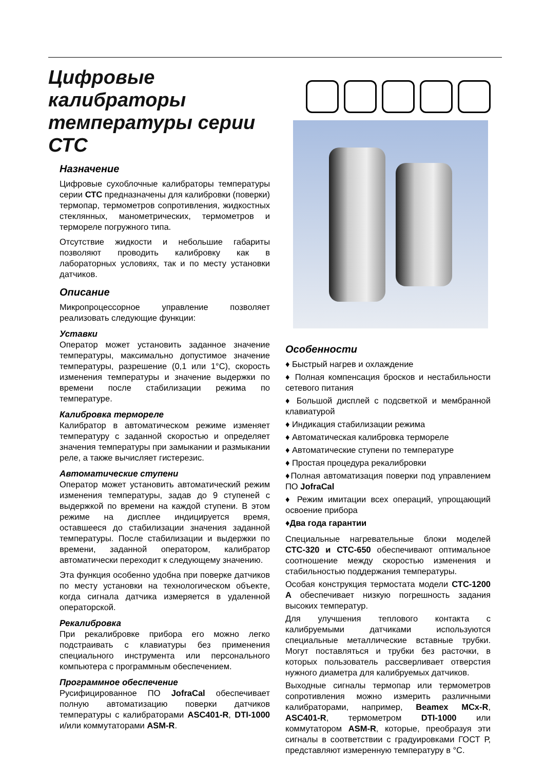Цифровые калибраторы температуры серии СТС
Назначение
Цифровые сухоблочные калибраторы температуры серии СТС предназначены для калибровки (поверки) термопар, термометров сопротивления, жидкостных стеклянных, манометрических, термометров и термореле погружного типа.
Отсутствие жидкости и небольшие габариты позволяют проводить калибровку как в лабораторных условиях, так и по месту установки датчиков.
Описание
Микропроцессорное управление позволяет реализовать следующие функции:
Уставки
Оператор может установить заданное значение температуры, максимально допустимое значение температуры, разрешение (0,1 или 1°С), скорость изменения температуры и значение выдержки по времени после стабилизации режима по температуре.
Калибровка термореле
Калибратор в автоматическом режиме изменяет температуру с заданной скоростью и определяет значения температуры при замыкании и размыкании реле, а также вычисляет гистерезис.
Автоматические ступени
Оператор может установить автоматический режим изменения температуры, задав до 9 ступеней с выдержкой по времени на каждой ступени. В этом режиме на дисплее индицируется время, оставшееся до стабилизации значения заданной температуры. После стабилизации и выдержки по времени, заданной оператором, калибратор автоматически переходит к следующему значению.
Эта функция особенно удобна при поверке датчиков по месту установки на технологическом объекте, когда сигнала датчика измеряется в удаленной операторской.
Рекалибровка
При рекалибровке прибора его можно легко подстраивать с клавиатуры без применения специального инструмента или персонального компьютера с программным обеспечением.
Программное обеспечение
Русифицированное ПО JofraCal обеспечивает полную автоматизацию поверки датчиков температуры с калибраторами ASC401-R, DTI-1000 и/или коммутаторами ASM-R.
Особенности
♦ Быстрый нагрев и охлаждение
♦ Полная компенсация бросков и нестабильности сетевого питания
♦ Большой дисплей с подсветкой и мембранной клавиатурой
♦ Индикация стабилизации режима
♦ Автоматическая калибровка термореле
♦ Автоматические ступени по температуре
♦ Простая процедура рекалибровки
♦Полная автоматизация поверки под управлением ПО JofraCal
♦ Режим имитации всех операций, упрощающий освоение прибора
♦Два года гарантии
Специальные нагревательные блоки моделей СТС-320 и СТС-650 обеспечивают оптимальное соотношение между скоростью изменения и стабильностью поддержания температуры.
Особая конструкция термостата модели СТС-1200 А обеспечивает низкую погрешность задания высоких температур.
Для улучшения теплового контакта с калибруемыми датчиками используются специальные металлические вставные трубки. Могут поставляться и трубки без расточки, в которых пользователь рассверливает отверстия нужного диаметра для калибруемых датчиков.
Выходные сигналы термопар или термометров сопротивления можно измерить различными калибраторами, например, Beamex MCx-R, ASC401-R, термометром DTI-1000 или коммутатором ASM-R, которые, преобразуя эти сигналы в соответствии с градуировками ГОСТ Р, представляют измеренную температуру в °С.